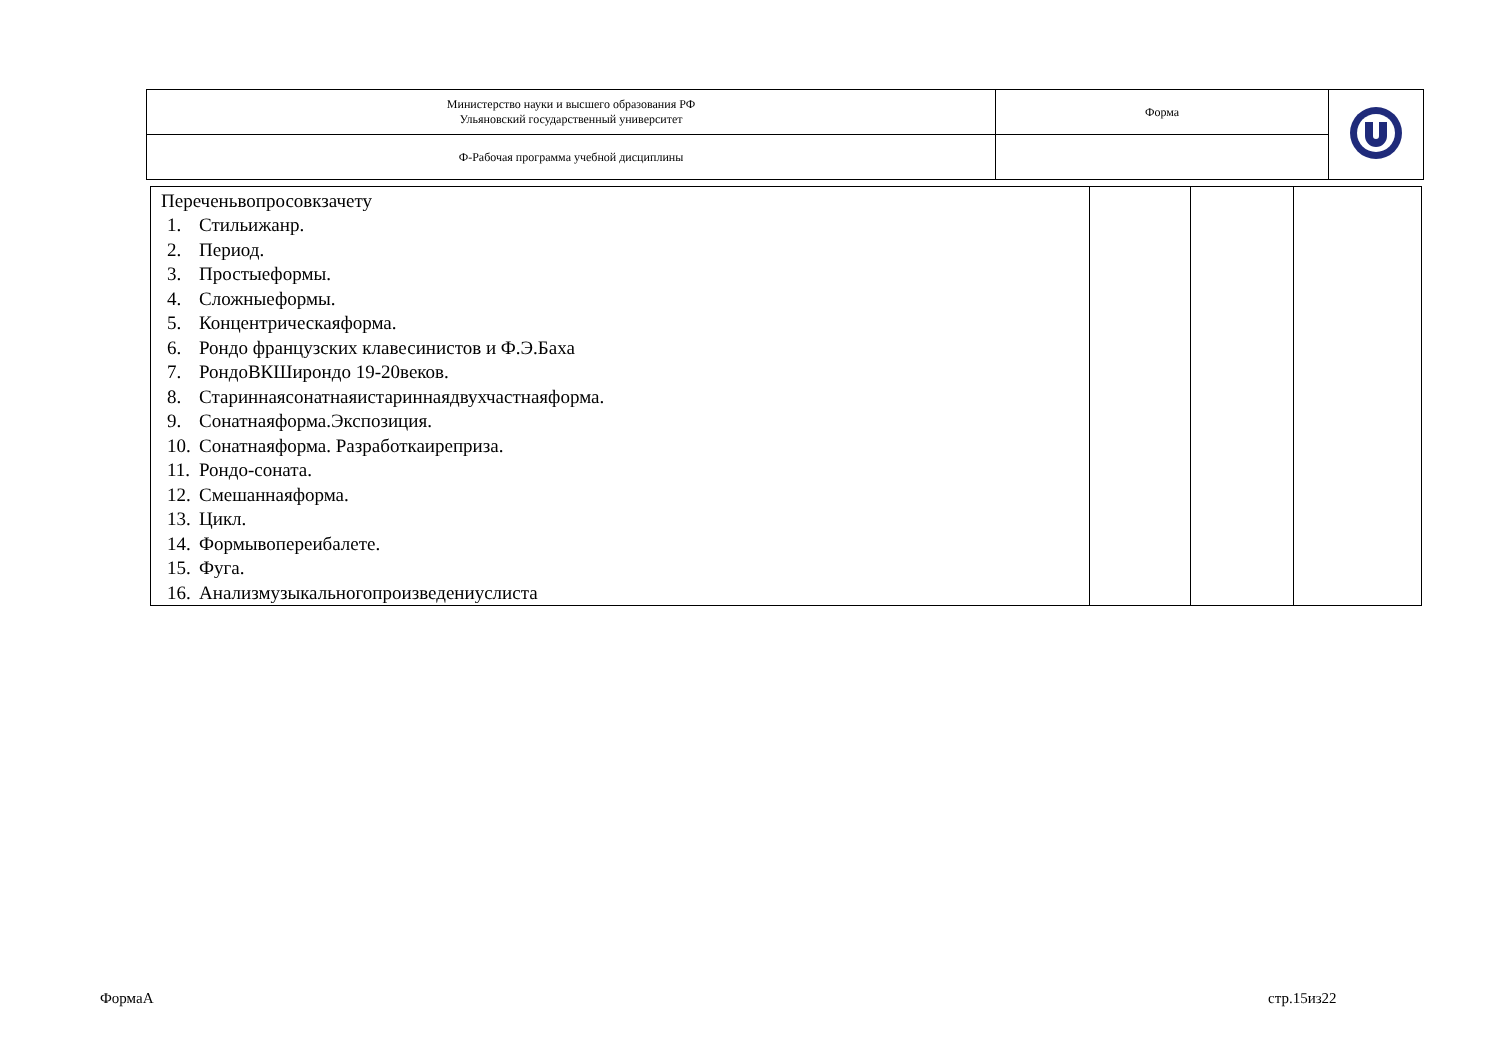| Министерство науки и высшего образования РФ Ульяновский государственный университет | Форма | |
| Ф-Рабочая программа учебной дисциплины | | |
| Переченьвопросовкзачету 1. Стильижанр. 2. Период. 3. Простыеформы. 4. Сложныеформы. 5. Концентрическаяформа. 6. Рондо французских клавесинистов и Ф.Э.Баха 7. РондоВКШирондо 19-20веков. 8. Стариннаясонатнаяистариннаядвухчастнаяформа. 9. Сонатнаяформа.Экспозиция. 10. Сонатнаяформа. Разработкаиреприза. 11. Рондо-соната. 12. Смешаннаяформа. 13. Цикл. 14. Формывопереибалете. 15. Фуга. 16. Анализмузыкальногопроизведениyслиста | | | |
ФормаА стр.15из22